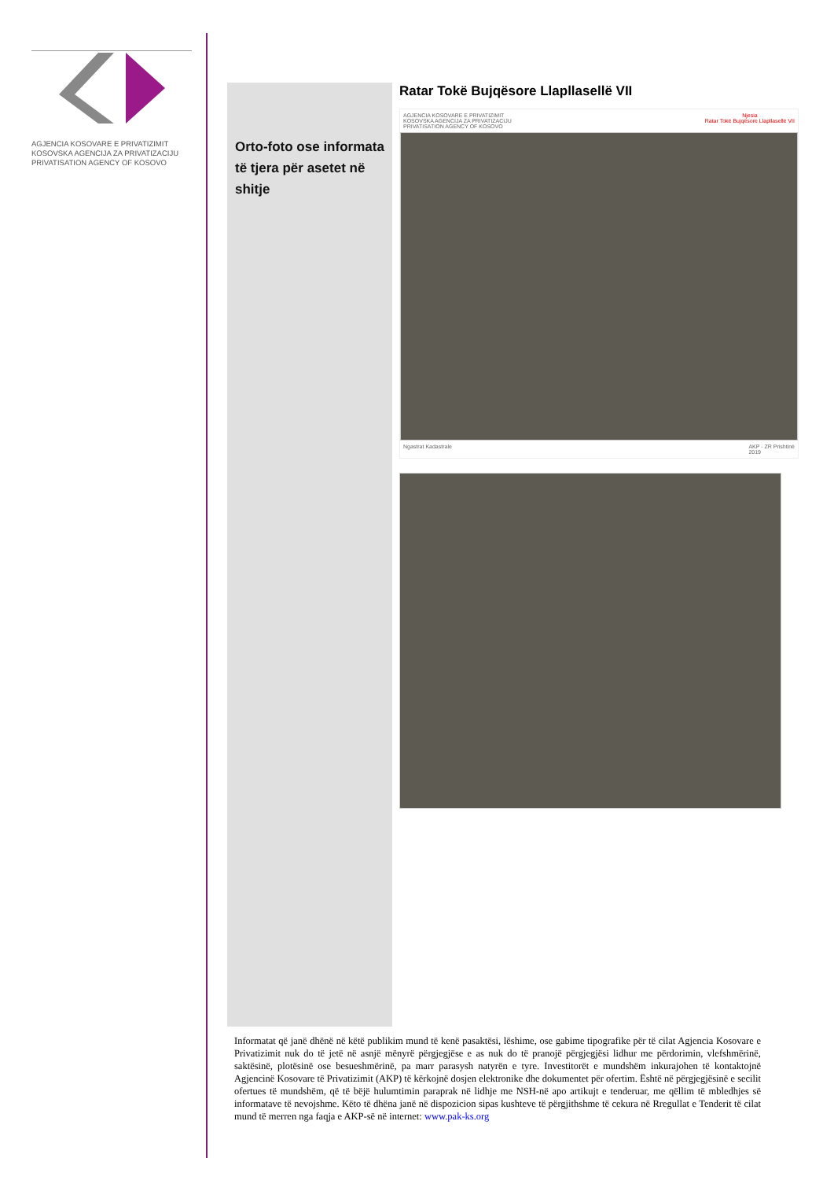AGJENCIA KOSOVARE E PRIVATIZIMIT
KOSOVSKA AGENCIJA ZA PRIVATIZACIJU
PRIVATISATION AGENCY OF KOSOVO
Orto-foto ose informata të tjera për asetet në shitje
Ratar Tokë Bujqësore Llapllasellë VII
AGJENCIA KOSOVARE E PRIVATIZIMIT
KOSOVSKA AGENCIJA ZA PRIVATIZACIJU
PRIVATISATION AGENCY OF KOSOVO Njesia
Ratar Tokë Bujqësore Llapllasellë VII
Ngastrat Kadastrale AKP - ZR Prishtinë
2019
Informatat që janë dhënë në këtë publikim mund të kenë pasaktësi, lëshime, ose gabime tipografike për të cilat Agjencia Kosovare e Privatizimit nuk do të jetë në asnjë mënyrë përgjegjëse e as nuk do të pranojë përgjegjësi lidhur me përdorimin, vlefshmërinë, saktësinë, plotësinë ose besueshmërinë, pa marr parasysh natyrën e tyre. Investitorët e mundshëm inkurajohen të kontaktojnë Agjencinë Kosovare të Privatizimit (AKP) të kërkojnë dosjen elektronike dhe dokumentet për ofertim. Është në përgjegjësinë e secilit ofertues të mundshëm, që të bëjë hulumtimin paraprak në lidhje me NSH-në apo artikujt e tenderuar, me qëllim të mbledhjes së informatave të nevojshme. Këto të dhëna janë në dispozicion sipas kushteve të përgjithshme të cekura në Rregullat e Tenderit të cilat mund të merren nga faqja e AKP-së në internet: www.pak-ks.org